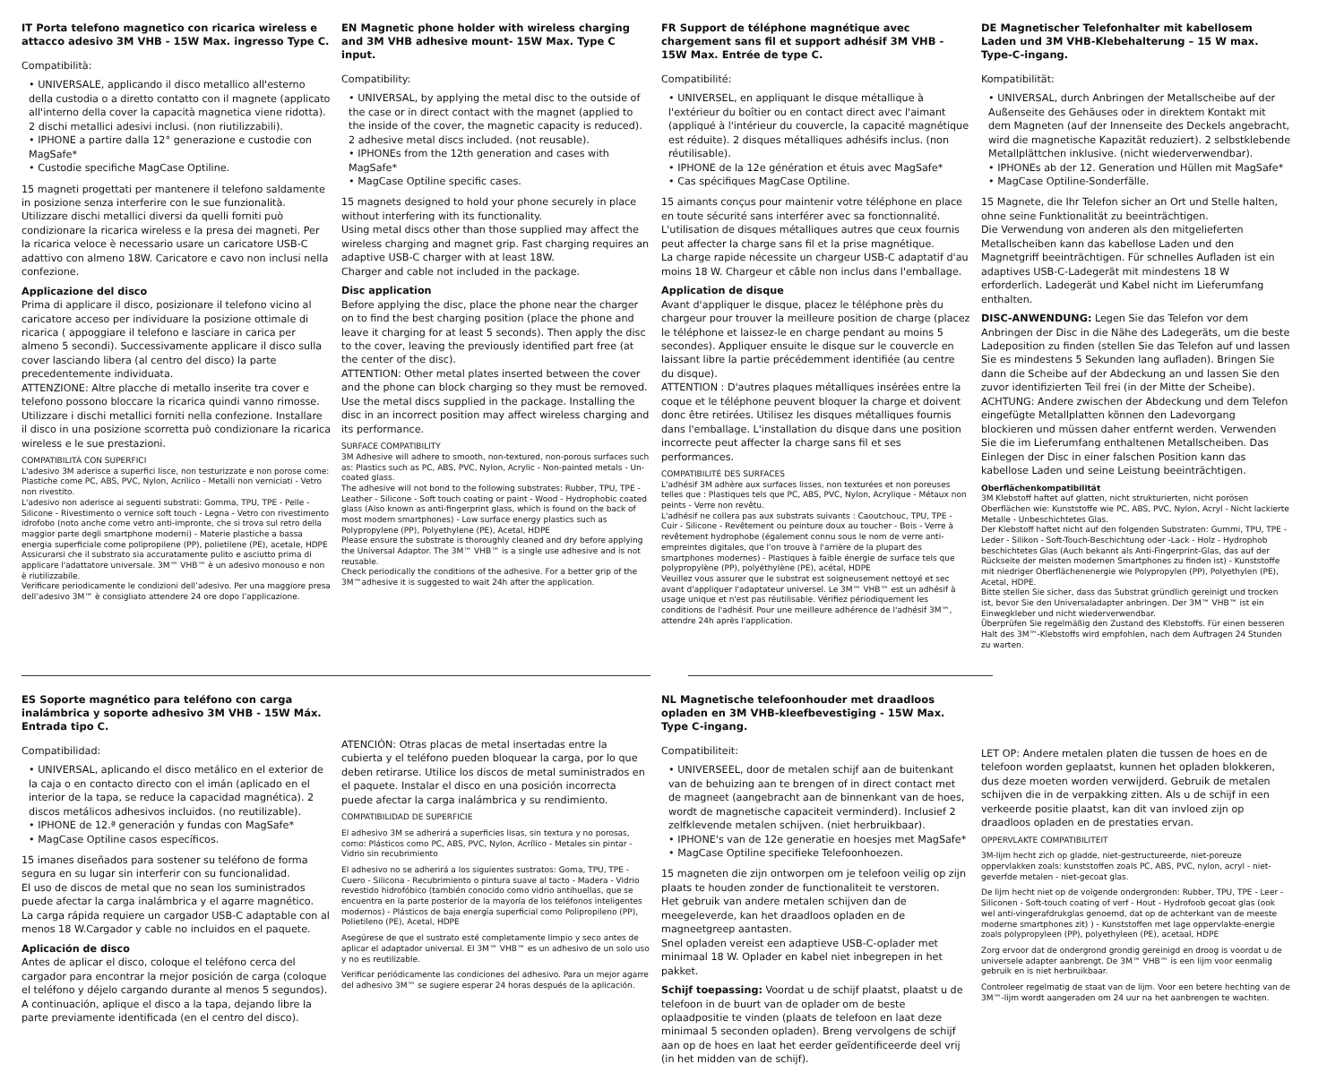IT Porta telefono magnetico con ricarica wireless e attacco adesivo 3M VHB - 15W Max. ingresso Type C.
Compatibilità:
• UNIVERSALE, applicando il disco metallico all'esterno della custodia o a diretto contatto con il magnete (applicato all'interno della cover la capacità magnetica viene ridotta). 2 dischi metallici adesivi inclusi. (non riutilizzabili).
• IPHONE a partire dalla 12° generazione e custodie con MagSafe*
• Custodie specifiche MagCase Optiline.
15 magneti progettati per mantenere il telefono saldamente in posizione senza interferire con le sue funzionalità. Utilizzare dischi metallici diversi da quelli forniti può condizionare la ricarica wireless e la presa dei magneti. Per la ricarica veloce è necessario usare un caricatore USB-C adattivo con almeno 18W. Caricatore e cavo non inclusi nella confezione.
Applicazione del disco
Prima di applicare il disco, posizionare il telefono vicino al caricatore acceso per individuare la posizione ottimale di ricarica ( appoggiare il telefono e lasciare in carica per almeno 5 secondi). Successivamente applicare il disco sulla cover lasciando libera (al centro del disco) la parte precedentemente individuata.
ATTENZIONE: Altre placche di metallo inserite tra cover e telefono possono bloccare la ricarica quindi vanno rimosse. Utilizzare i dischi metallici forniti nella confezione. Installare il disco in una posizione scorretta può condizionare la ricarica wireless e le sue prestazioni.
COMPATIBILITÀ CON SUPERFICI
L'adesivo 3M aderisce a superfici lisce, non testurizzate e non porose come: Plastiche come PC, ABS, PVC, Nylon, Acrilico - Metalli non verniciati - Vetro non rivestito.
L'adesivo non aderisce ai seguenti substrati: Gomma, TPU, TPE - Pelle - Silicone - Rivestimento o vernice soft touch - Legna - Vetro con rivestimento idrofobo (noto anche come vetro anti-impronte, che si trova sul retro della maggior parte degli smartphone moderni) - Materie plastiche a bassa energia superficiale come polipropilene (PP), polietilene (PE), acetale, HDPE
Assicurarsi che il substrato sia accuratamente pulito e asciutto prima di applicare l'adattatore universale. 3M™ VHB™ è un adesivo monouso e non è riutilizzabile.
Verificare periodicamente le condizioni dell’adesivo. Per una maggiore presa dell’adesivo 3M™ è consigliato attendere 24 ore dopo l’applicazione.
EN Magnetic phone holder with wireless charging and 3M VHB adhesive mount- 15W Max. Type C input.
Compatibility:
• UNIVERSAL, by applying the metal disc to the outside of the case or in direct contact with the magnet (applied to the inside of the cover, the magnetic capacity is reduced). 2 adhesive metal discs included. (not reusable).
• IPHONEs from the 12th generation and cases with MagSafe*
• MagCase Optiline specific cases.
15 magnets designed to hold your phone securely in place without interfering with its functionality.
Using metal discs other than those supplied may affect the wireless charging and magnet grip. Fast charging requires an adaptive USB-C charger with at least 18W.
Charger and cable not included in the package.
Disc application
Before applying the disc, place the phone near the charger on to find the best charging position (place the phone and leave it charging for at least 5 seconds). Then apply the disc to the cover, leaving the previously identified part free (at the center of the disc).
ATTENTION: Other metal plates inserted between the cover and the phone can block charging so they must be removed. Use the metal discs supplied in the package. Installing the disc in an incorrect position may affect wireless charging and its performance.
SURFACE COMPATIBILITY
3M Adhesive will adhere to smooth, non-textured, non-porous surfaces such as: Plastics such as PC, ABS, PVC, Nylon, Acrylic - Non-painted metals - Un-coated glass.
The adhesive will not bond to the following substrates: Rubber, TPU, TPE - Leather - Silicone - Soft touch coating or paint - Wood - Hydrophobic coated glass (Also known as anti-fingerprint glass, which is found on the back of most modern smartphones) - Low surface energy plastics such as Polypropylene (PP), Polyethylene (PE), Acetal, HDPE
Please ensure the substrate is thoroughly cleaned and dry before applying the Universal Adaptor. The 3M™ VHB™ is a single use adhesive and is not reusable.
Check periodically the conditions of the adhesive. For a better grip of the 3M™adhesive it is suggested to wait 24h after the application.
FR Support de téléphone magnétique avec chargement sans fil et support adhésif 3M VHB - 15W Max. Entrée de type C.
Compatibilité:
• UNIVERSEL, en appliquant le disque métallique à l'extérieur du boîtier ou en contact direct avec l'aimant (appliqué à l'intérieur du couvercle, la capacité magnétique est réduite). 2 disques métalliques adhésifs inclus. (non réutilisable).
• IPHONE de la 12e génération et étuis avec MagSafe*
• Cas spécifiques MagCase Optiline.
15 aimants conçus pour maintenir votre téléphone en place en toute sécurité sans interférer avec sa fonctionnalité.
L'utilisation de disques métalliques autres que ceux fournis peut affecter la charge sans fil et la prise magnétique.
La charge rapide nécessite un chargeur USB-C adaptatif d'au moins 18 W. Chargeur et câble non inclus dans l'emballage.
Application de disque
Avant d'appliquer le disque, placez le téléphone près du chargeur pour trouver la meilleure position de charge (placez le téléphone et laissez-le en charge pendant au moins 5 secondes). Appliquer ensuite le disque sur le couvercle en laissant libre la partie précédemment identifiée (au centre du disque).
ATTENTION : D'autres plaques métalliques insérées entre la coque et le téléphone peuvent bloquer la charge et doivent donc être retirées. Utilisez les disques métalliques fournis dans l'emballage. L'installation du disque dans une position incorrecte peut affecter la charge sans fil et ses performances.
COMPATIBILITÉ DES SURFACES
L'adhésif 3M adhère aux surfaces lisses, non texturées et non poreuses telles que : Plastiques tels que PC, ABS, PVC, Nylon, Acrylique - Métaux non peints - Verre non revêtu.
L'adhésif ne collera pas aux substrats suivants : Caoutchouc, TPU, TPE - Cuir - Silicone - Revêtement ou peinture doux au toucher - Bois - Verre à revêtement hydrophobe (également connu sous le nom de verre anti-empreintes digitales, que l'on trouve à l'arrière de la plupart des smartphones modernes) - Plastiques à faible énergie de surface tels que polypropylène (PP), polyéthylène (PE), acétal, HDPE
Veuillez vous assurer que le substrat est soigneusement nettoyé et sec avant d'appliquer l'adaptateur universel. Le 3M™ VHB™ est un adhésif à usage unique et n'est pas réutilisable. Vérifiez périodiquement les conditions de l'adhésif. Pour une meilleure adhérence de l'adhésif 3M™, attendre 24h après l'application.
DE Magnetischer Telefonhalter mit kabellosem Laden und 3M VHB-Klebehalterung – 15 W max. Type-C-ingang.
Kompatibilität:
• UNIVERSAL, durch Anbringen der Metallscheibe auf der Außenseite des Gehäuses oder in direktem Kontakt mit dem Magneten (auf der Innenseite des Deckels angebracht, wird die magnetische Kapazität reduziert). 2 selbstklebende Metallplättchen inklusive. (nicht wiederverwendbar).
• IPHONEs ab der 12. Generation und Hüllen mit MagSafe*
• MagCase Optiline-Sonderfälle.
15 Magnete, die Ihr Telefon sicher an Ort und Stelle halten, ohne seine Funktionalität zu beeinträchtigen.
Die Verwendung von anderen als den mitgelieferten Metallscheiben kann das kabellose Laden und den Magnetgriff beeinträchtigen. Für schnelles Aufladen ist ein adaptives USB-C-Ladegerät mit mindestens 18 W erforderlich. Ladegerät und Kabel nicht im Lieferumfang enthalten.
DISC-ANWENDUNG: Legen Sie das Telefon vor dem Anbringen der Disc in die Nähe des Ladegeräts, um die beste Ladeposition zu finden (stellen Sie das Telefon auf und lassen Sie es mindestens 5 Sekunden lang aufladen). Bringen Sie dann die Scheibe auf der Abdeckung an und lassen Sie den zuvor identifizierten Teil frei (in der Mitte der Scheibe).
ACHTUNG: Andere zwischen der Abdeckung und dem Telefon eingefügte Metallplatten können den Ladevorgang blockieren und müssen daher entfernt werden. Verwenden Sie die im Lieferumfang enthaltenen Metallscheiben. Das Einlegen der Disc in einer falschen Position kann das kabellose Laden und seine Leistung beeinträchtigen.
Oberflächenkompatibilität
3M Klebstoff haftet auf glatten, nicht strukturierten, nicht porösen Oberflächen wie: Kunststoffe wie PC, ABS, PVC, Nylon, Acryl - Nicht lackierte Metalle - Unbeschichtetes Glas.
Der Klebstoff haftet nicht auf den folgenden Substraten: Gummi, TPU, TPE - Leder - Silikon - Soft-Touch-Beschichtung oder -Lack - Holz - Hydrophob beschichtetes Glas (Auch bekannt als Anti-Fingerprint-Glas, das auf der Rückseite der meisten modernen Smartphones zu finden ist) - Kunststoffe mit niedriger Oberflächenenergie wie Polypropylen (PP), Polyethylen (PE), Acetal, HDPE.
Bitte stellen Sie sicher, dass das Substrat gründlich gereinigt und trocken ist, bevor Sie den Universaladapter anbringen. Der 3M™ VHB™ ist ein Einwegkleber und nicht wiederverwendbar.
Überprüfen Sie regelmäßig den Zustand des Klebstoffs. Für einen besseren Halt des 3M™-Klebstoffs wird empfohlen, nach dem Auftragen 24 Stunden zu warten.
ES Soporte magnético para teléfono con carga inalámbrica y soporte adhesivo 3M VHB - 15W Máx. Entrada tipo C.
Compatibilidad:
• UNIVERSAL, aplicando el disco metálico en el exterior de la caja o en contacto directo con el imán (aplicado en el interior de la tapa, se reduce la capacidad magnética). 2 discos metálicos adhesivos incluidos. (no reutilizable).
• IPHONE de 12.ª generación y fundas con MagSafe*
• MagCase Optiline casos específicos.
15 imanes diseñados para sostener su teléfono de forma segura en su lugar sin interferir con su funcionalidad.
El uso de discos de metal que no sean los suministrados puede afectar la carga inalámbrica y el agarre magnético.
La carga rápida requiere un cargador USB-C adaptable con al menos 18 W.Cargador y cable no incluidos en el paquete.
Aplicación de disco
Antes de aplicar el disco, coloque el teléfono cerca del cargador para encontrar la mejor posición de carga (coloque el teléfono y déjelo cargando durante al menos 5 segundos). A continuación, aplique el disco a la tapa, dejando libre la parte previamente identificada (en el centro del disco).
ATENCIÓN: Otras placas de metal insertadas entre la cubierta y el teléfono pueden bloquear la carga, por lo que deben retirarse. Utilice los discos de metal suministrados en el paquete. Instalar el disco en una posición incorrecta puede afectar la carga inalámbrica y su rendimiento.
COMPATIBILIDAD DE SUPERFICIE
El adhesivo 3M se adherirá a superficies lisas, sin textura y no porosas, como: Plásticos como PC, ABS, PVC, Nylon, Acrílico - Metales sin pintar - Vidrio sin recubrimiento
El adhesivo no se adherirá a los siguientes sustratos: Goma, TPU, TPE - Cuero - Silicona - Recubrimiento o pintura suave al tacto - Madera - Vidrio revestido hidrofóbico (también conocido como vidrio antihuellas, que se encuentra en la parte posterior de la mayoría de los teléfonos inteligentes modernos) - Plásticos de baja energía superficial como Polipropileno (PP), Polietileno (PE), Acetal, HDPE
Asegúrese de que el sustrato esté completamente limpio y seco antes de aplicar el adaptador universal. El 3M™ VHB™ es un adhesivo de un solo uso y no es reutilizable.
Verificar periódicamente las condiciones del adhesivo. Para un mejor agarre del adhesivo 3M™ se sugiere esperar 24 horas después de la aplicación.
NL Magnetische telefoonhouder met draadloos opladen en 3M VHB-kleefbevestiging - 15W Max. Type C-ingang.
Compatibiliteit:
• UNIVERSEEL, door de metalen schijf aan de buitenkant van de behuizing aan te brengen of in direct contact met de magneet (aangebracht aan de binnenkant van de hoes, wordt de magnetische capaciteit verminderd). Inclusief 2 zelfklevende metalen schijven. (niet herbruikbaar).
• IPHONE's van de 12e generatie en hoesjes met MagSafe*
• MagCase Optiline specifieke Telefoonhoezen.
15 magneten die zijn ontworpen om je telefoon veilig op zijn plaats te houden zonder de functionaliteit te verstoren.
Het gebruik van andere metalen schijven dan de meegeleverde, kan het draadloos opladen en de magneetgreep aantasten.
Snel opladen vereist een adaptieve USB-C-oplader met minimaal 18 W. Oplader en kabel niet inbegrepen in het pakket.
Schijf toepassing: Voordat u de schijf plaatst, plaatst u de telefoon in de buurt van de oplader om de beste oplaadpositie te vinden (plaats de telefoon en laat deze minimaal 5 seconden opladen). Breng vervolgens de schijf aan op de hoes en laat het eerder geïdentificeerde deel vrij (in het midden van de schijf).
LET OP: Andere metalen platen die tussen de hoes en de telefoon worden geplaatst, kunnen het opladen blokkeren, dus deze moeten worden verwijderd. Gebruik de metalen schijven die in de verpakking zitten. Als u de schijf in een verkeerde positie plaatst, kan dit van invloed zijn op draadloos opladen en de prestaties ervan.
OPPERVLAKTE COMPATIBILITEIT
3M-lijm hecht zich op gladde, niet-gestructureerde, niet-poreuze oppervlakken zoals: kunststoffen zoals PC, ABS, PVC, nylon, acryl - niet-geverfde metalen - niet-gecoat glas.
De lijm hecht niet op de volgende ondergronden: Rubber, TPU, TPE - Leer - Siliconen - Soft-touch coating of verf - Hout - Hydrofoob gecoat glas (ook wel anti-vingerafdrukglas genoemd, dat op de achterkant van de meeste moderne smartphones zit) ) - Kunststoffen met lage oppervlakte-energie zoals polypropyleen (PP), polyethyleen (PE), acetaal, HDPE
Zorg ervoor dat de ondergrond grondig gereinigd en droog is voordat u de universele adapter aanbrengt. De 3M™ VHB™ is een lijm voor eenmalig gebruik en is niet herbruikbaar.
Controleer regelmatig de staat van de lijm. Voor een betere hechting van de 3M™-lijm wordt aangeraden om 24 uur na het aanbrengen te wachten.